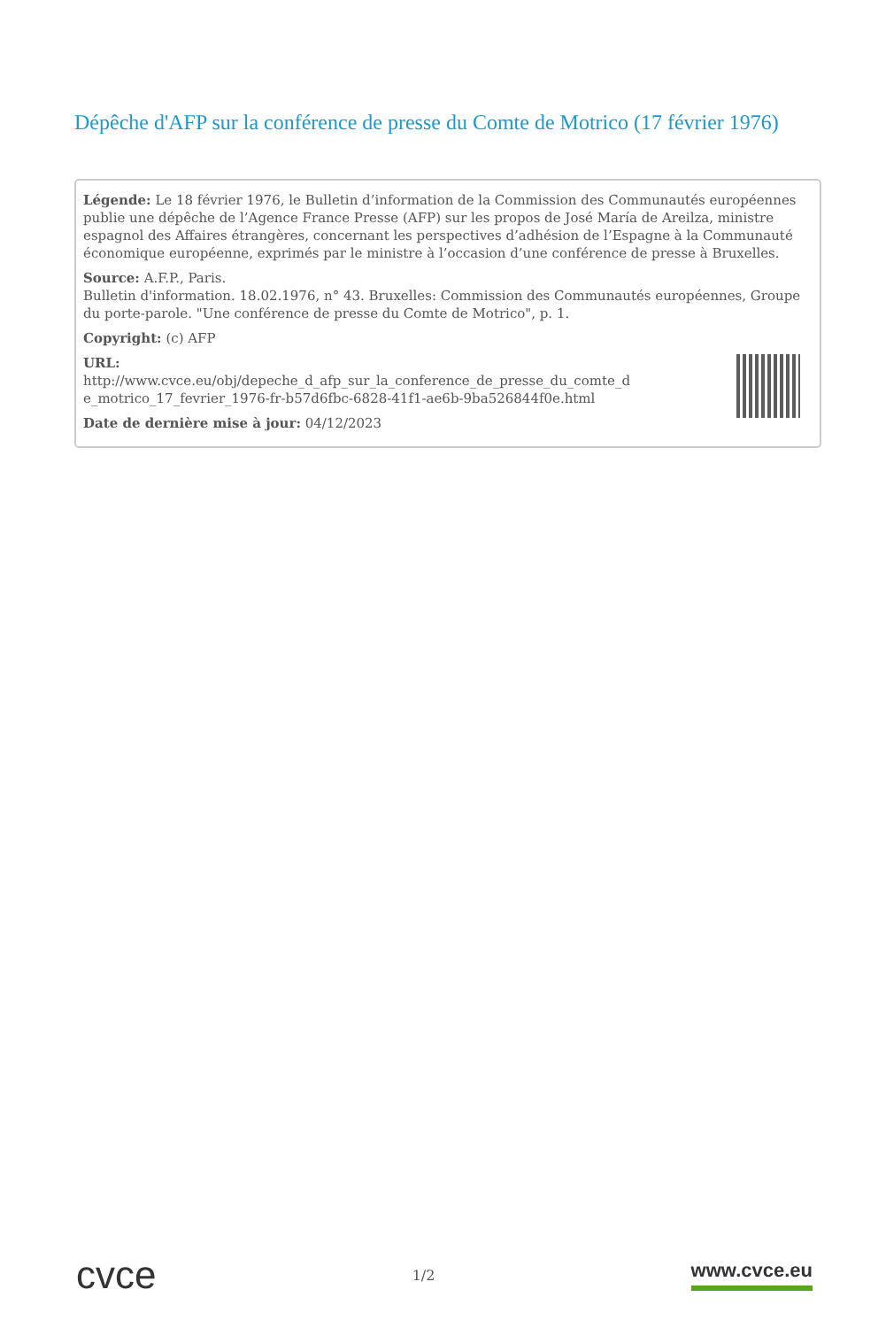Dépêche d'AFP sur la conférence de presse du Comte de Motrico (17 février 1976)
Légende: Le 18 février 1976, le Bulletin d’information de la Commission des Communautés européennes publie une dépêche de l’Agence France Presse (AFP) sur les propos de José María de Areilza, ministre espagnol des Affaires étrangères, concernant les perspectives d’adhésion de l’Espagne à la Communauté économique européenne, exprimés par le ministre à l’occasion d’une conférence de presse à Bruxelles.
Source: A.F.P., Paris.
Bulletin d'information. 18.02.1976, n° 43. Bruxelles: Commission des Communautés européennes, Groupe du porte-parole. "Une conférence de presse du Comte de Motrico", p. 1.
Copyright: (c) AFP
URL:
http://www.cvce.eu/obj/depeche_d_afp_sur_la_conference_de_presse_du_comte_d e_motrico_17_fevrier_1976-fr-b57d6fbc-6828-41f1-ae6b-9ba526844f0e.html
Date de dernière mise à jour: 04/12/2023
cvce 1/2 www.cvce.eu